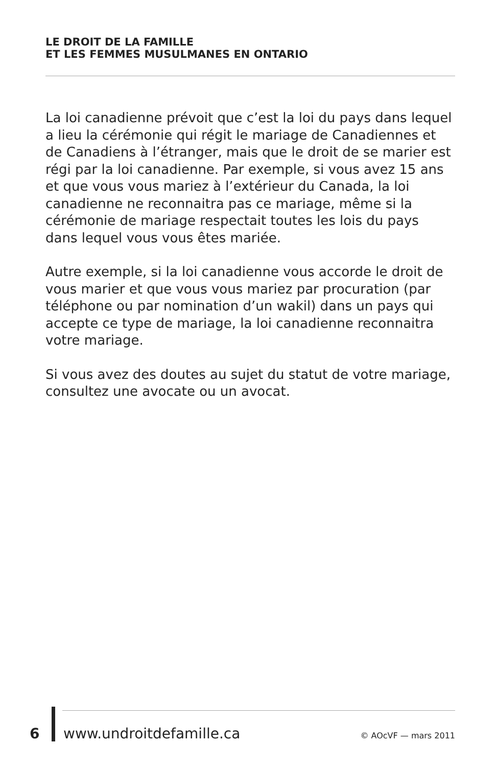LE DROIT DE LA FAMILLE
ET LES FEMMES MUSULMANES EN ONTARIO
La loi canadienne prévoit que c’est la loi du pays dans lequel a lieu la cérémonie qui régit le mariage de Canadiennes et de Canadiens à l’étranger, mais que le droit de se marier est régi par la loi canadienne. Par exemple, si vous avez 15 ans et que vous vous mariez à l’extérieur du Canada, la loi canadienne ne reconnaitra pas ce mariage, même si la cérémonie de mariage respectait toutes les lois du pays dans lequel vous vous êtes mariée.
Autre exemple, si la loi canadienne vous accorde le droit de vous marier et que vous vous mariez par procuration (par téléphone ou par nomination d’un wakil) dans un pays qui accepte ce type de mariage, la loi canadienne reconnaitra votre mariage.
Si vous avez des doutes au sujet du statut de votre mariage, consultez une avocate ou un avocat.
6 www.undroitdefamille.ca © AOcVF — mars 2011